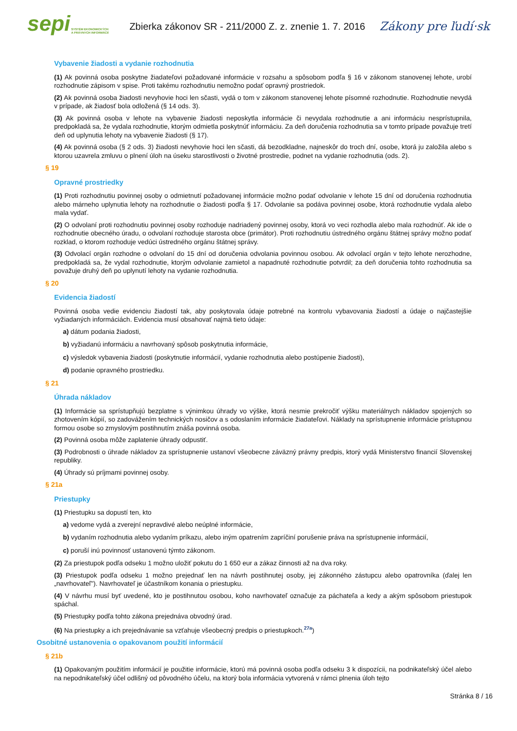sepi
SYSTÉM EKONOMICKÝCH
A PRÁVNYCH INFORMÁCIÍ
Zbierka zákonov SR - 211/2000 Z. z. znenie 1. 7. 2016
Zákony pre ľudí·sk
Vybavenie žiadosti a vydanie rozhodnutia
(1) Ak povinná osoba poskytne žiadateľovi požadované informácie v rozsahu a spôsobom podľa § 16 v zákonom stanovenej lehote, urobí rozhodnutie zápisom v spise. Proti takému rozhodnutiu nemožno podať opravný prostriedok.
(2) Ak povinná osoba žiadosti nevyhovie hoci len sčasti, vydá o tom v zákonom stanovenej lehote písomné rozhodnutie. Rozhodnutie nevydá v prípade, ak žiadosť bola odložená (§ 14 ods. 3).
(3) Ak povinná osoba v lehote na vybavenie žiadosti neposkytla informácie či nevydala rozhodnutie a ani informáciu nesprístupnila, predpokladá sa, že vydala rozhodnutie, ktorým odmietla poskytnúť informáciu. Za deň doručenia rozhodnutia sa v tomto prípade považuje tretí deň od uplynutia lehoty na vybavenie žiadosti (§ 17).
(4) Ak povinná osoba (§ 2 ods. 3) žiadosti nevyhovie hoci len sčasti, dá bezodkladne, najneskôr do troch dní, osobe, ktorá ju založila alebo s ktorou uzavrela zmluvu o plnení úloh na úseku starostlivosti o životné prostredie, podnet na vydanie rozhodnutia (ods. 2).
§ 19
Opravné prostriedky
(1) Proti rozhodnutiu povinnej osoby o odmietnutí požadovanej informácie možno podať odvolanie v lehote 15 dní od doručenia rozhodnutia alebo márneho uplynutia lehoty na rozhodnutie o žiadosti podľa § 17. Odvolanie sa podáva povinnej osobe, ktorá rozhodnutie vydala alebo mala vydať.
(2) O odvolaní proti rozhodnutiu povinnej osoby rozhoduje nadriadený povinnej osoby, ktorá vo veci rozhodla alebo mala rozhodnúť. Ak ide o rozhodnutie obecného úradu, o odvolaní rozhoduje starosta obce (primátor). Proti rozhodnutiu ústredného orgánu štátnej správy možno podať rozklad, o ktorom rozhoduje vedúci ústredného orgánu štátnej správy.
(3) Odvolací orgán rozhodne o odvolaní do 15 dní od doručenia odvolania povinnou osobou. Ak odvolací orgán v tejto lehote nerozhodne, predpokladá sa, že vydal rozhodnutie, ktorým odvolanie zamietol a napadnuté rozhodnutie potvrdil; za deň doručenia tohto rozhodnutia sa považuje druhý deň po uplynutí lehoty na vydanie rozhodnutia.
§ 20
Evidencia žiadostí
Povinná osoba vedie evidenciu žiadostí tak, aby poskytovala údaje potrebné na kontrolu vybavovania žiadostí a údaje o najčastejšie vyžiadaných informáciách. Evidencia musí obsahovať najmä tieto údaje:
a) dátum podania žiadosti,
b) vyžiadanú informáciu a navrhovaný spôsob poskytnutia informácie,
c) výsledok vybavenia žiadosti (poskytnutie informácií, vydanie rozhodnutia alebo postúpenie žiadosti),
d) podanie opravného prostriedku.
§ 21
Úhrada nákladov
(1) Informácie sa sprístupňujú bezplatne s výnimkou úhrady vo výške, ktorá nesmie prekročiť výšku materiálnych nákladov spojených so zhotovením kópií, so zadovážením technických nosičov a s odoslaním informácie žiadateľovi. Náklady na sprístupnenie informácie prístupnou formou osobe so zmyslovým postihnutím znáša povinná osoba.
(2) Povinná osoba môže zaplatenie úhrady odpustiť.
(3) Podrobnosti o úhrade nákladov za sprístupnenie ustanoví všeobecne záväzný právny predpis, ktorý vydá Ministerstvo financií Slovenskej republiky.
(4) Úhrady sú príjmami povinnej osoby.
§ 21a
Priestupky
(1) Priestupku sa dopustí ten, kto
a) vedome vydá a zverejní nepravdivé alebo neúplné informácie,
b) vydaním rozhodnutia alebo vydaním príkazu, alebo iným opatrením zapríčiní porušenie práva na sprístupnenie informácií,
c) poruší inú povinnosť ustanovenú týmto zákonom.
(2) Za priestupok podľa odseku 1 možno uložiť pokutu do 1 650 eur a zákaz činnosti až na dva roky.
(3) Priestupok podľa odseku 1 možno prejednať len na návrh postihnutej osoby, jej zákonného zástupcu alebo opatrovníka (ďalej len „navrhovateľ"). Navrhovateľ je účastníkom konania o priestupku.
(4) V návrhu musí byť uvedené, kto je postihnutou osobou, koho navrhovateľ označuje za páchateľa a kedy a akým spôsobom priestupok spáchal.
(5) Priestupky podľa tohto zákona prejednáva obvodný úrad.
(6) Na priestupky a ich prejednávanie sa vzťahuje všeobecný predpis o priestupkoch.<sup>27a</sup>)
Osobitné ustanovenia o opakovanom použití informácií
§ 21b
(1) Opakovaným použitím informácií je použitie informácie, ktorú má povinná osoba podľa odseku 3 k dispozícii, na podnikateľský účel alebo na nepodnikateľský účel odlišný od pôvodného účelu, na ktorý bola informácia vytvorená v rámci plnenia úloh tejto
Stránka 8 / 16